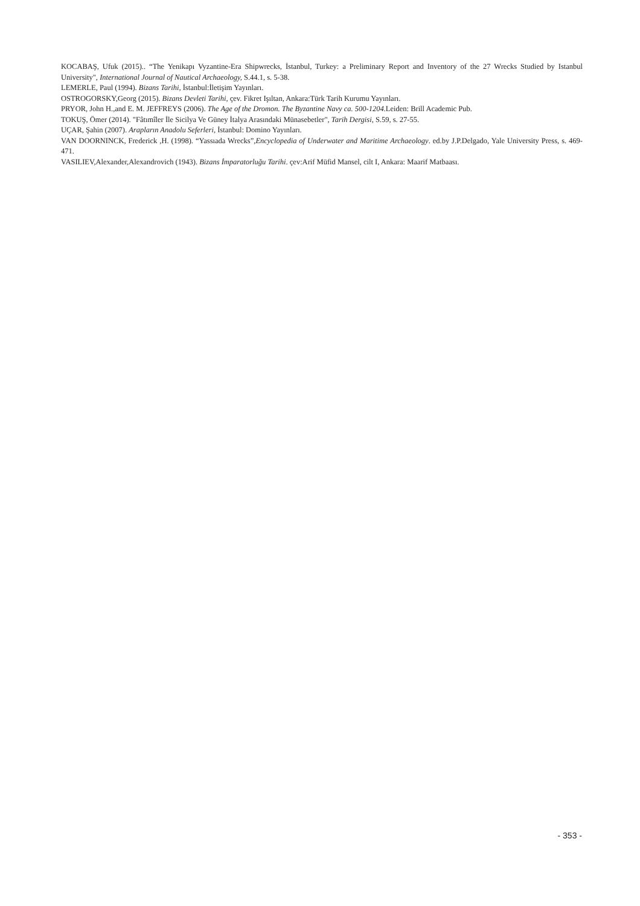KOCABAŞ, Ufuk (2015).. “The Yenikapı Vyzantine-Era Shipwrecks, İstanbul, Turkey: a Preliminary Report and Inventory of the 27 Wrecks Studied by Istanbul University", International Journal of Nautical Archaeology, S.44.1, s. 5-38.
LEMERLE, Paul (1994). Bizans Tarihi, İstanbul:İletişim Yayınları.
OSTROGORSKY,Georg (2015). Bizans Devleti Tarihi, çev. Fikret Işıltan, Ankara:Türk Tarih Kurumu Yayınları.
PRYOR, John H.,and E. M. JEFFREYS (2006). The Age of the Dromon. The Byzantine Navy ca. 500-1204. Leiden: Brill Academic Pub.
TOKUŞ, Ömer (2014). "Fâtımîler İle Sicilya Ve Güney İtalya Arasındaki Münasebetler", Tarih Dergisi, S.59, s. 27-55.
UÇAR, Şahin (2007). Arapların Anadolu Seferleri, İstanbul: Domino Yayınları.
VAN DOORNINCK, Frederick ,H. (1998). “Yassıada Wrecks”,Encyclopedia of Underwater and Maritime Archaeology. ed.by J.P.Delgado, Yale University Press, s. 469-471.
VASILIEV,Alexander,Alexandrovich (1943). Bizans İmparatorluğu Tarihi. çev:Arif Müfid Mansel, cilt I, Ankara: Maarif Matbaası.
- 353 -